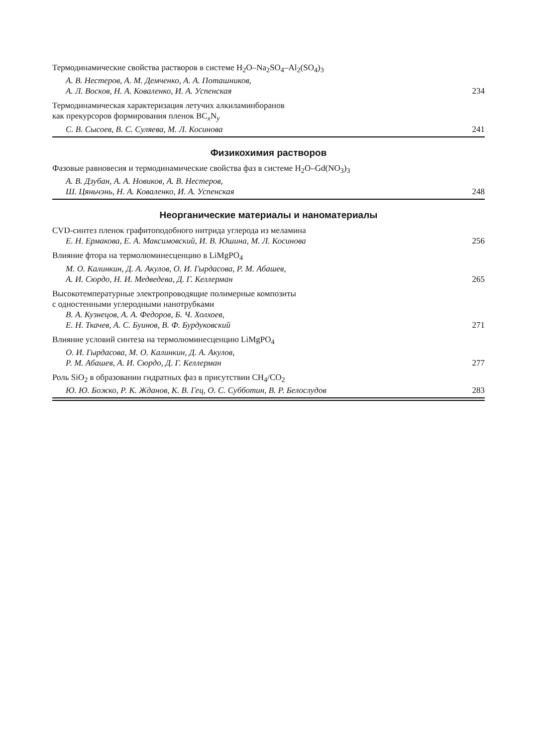Термодинамические свойства растворов в системе H<sub>2</sub>O–Na<sub>2</sub>SO<sub>4</sub>–Al<sub>2</sub>(SO<sub>4</sub>)<sub>3</sub>
А. В. Нестеров, А. М. Демченко, А. А. Поташников,
А. Л. Восков, Н. А. Коваленко, И. А. Успенская 234
Термодинамическая характеризация летучих алкиламинборанов
как прекурсоров формирования пленок BC<sub>x</sub>N<sub>y</sub>
С. В. Сысоев, В. С. Суляева, М. Л. Косинова 241
Физикохимия растворов
Фазовые равновесия и термодинамические свойства фаз в системе H<sub>2</sub>O–Gd(NO<sub>3</sub>)<sub>3</sub>
А. В. Дзубан, А. А. Новиков, А. В. Нестеров,
Ш. Цяньчэнь, Н. А. Коваленко, И. А. Успенская 248
Неорганические материалы и наноматериалы
CVD-синтез пленок графитоподобного нитрида углерода из меламина
Е. Н. Ермакова, Е. А. Максимовский, И. В. Юшина, М. Л. Косинова 256
Влияние фтора на термолюминесценцию в LiMgPO<sub>4</sub>
М. О. Калинкин, Д. А. Акулов, О. И. Гырдасова, Р. М. Абашев,
А. И. Сюрдо, Н. И. Медведева, Д. Г. Келлерман 265
Высокотемпературные электропроводящие полимерные композиты
с одностенными углеродными нанотрубками
В. А. Кузнецов, А. А. Федоров, Б. Ч. Холхоев,
Е. Н. Ткачев, А. С. Буинов, В. Ф. Бурдуковский 271
Влияние условий синтеза на термолюминесценцию LiMgPO<sub>4</sub>
О. И. Гырдасова, М. О. Калинкин, Д. А. Акулов,
Р. М. Абашев, А. И. Сюрдо, Д. Г. Келлерман 277
Роль SiO<sub>2</sub> в образовании гидратных фаз в присутствии CH<sub>4</sub>/CO<sub>2</sub>
Ю. Ю. Божко, Р. К. Жданов, К. В. Гец, О. С. Субботин, В. Р. Белослудов 283